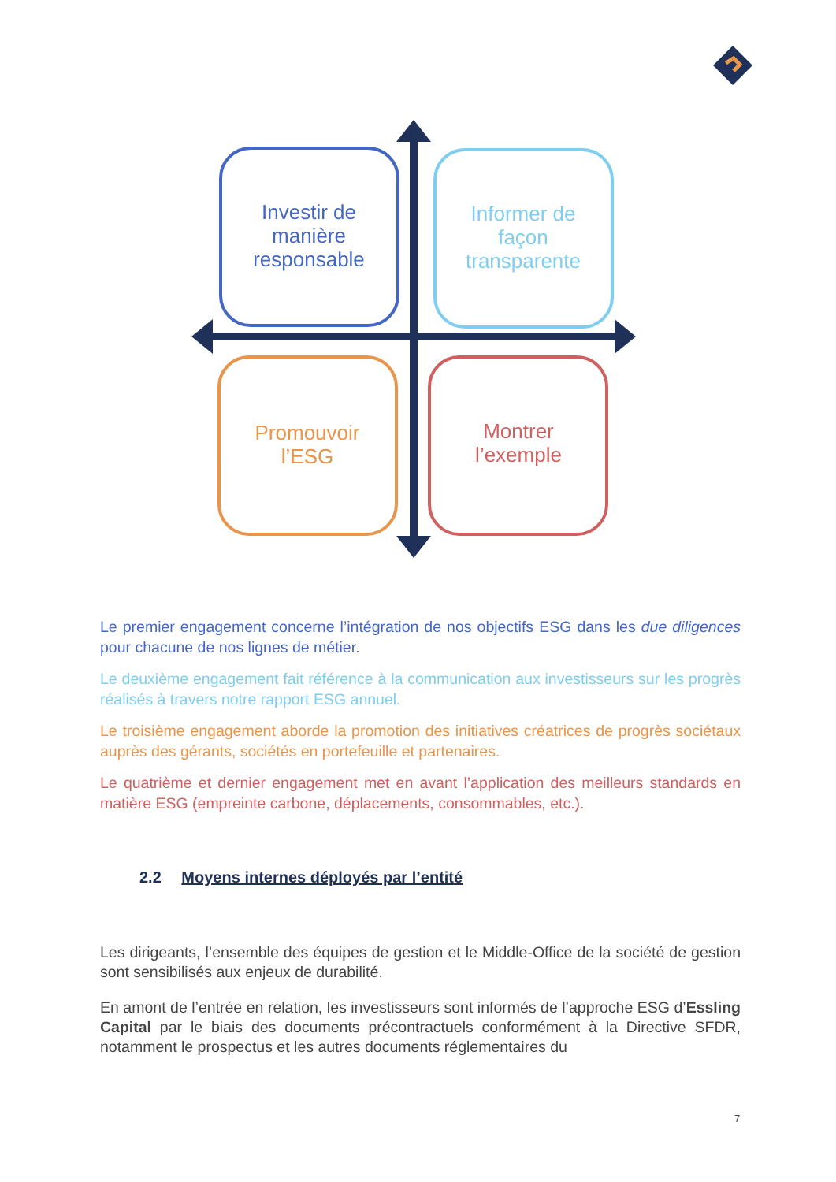Investir de manière responsable
Informer de façon transparente
Promouvoir l’ESG
Montrer l’exemple
Le premier engagement concerne l’intégration de nos objectifs ESG dans les due diligences pour chacune de nos lignes de métier.
Le deuxième engagement fait référence à la communication aux investisseurs sur les progrès réalisés à travers notre rapport ESG annuel.
Le troisième engagement aborde la promotion des initiatives créatrices de progrès sociétaux auprès des gérants, sociétés en portefeuille et partenaires.
Le quatrième et dernier engagement met en avant l’application des meilleurs standards en matière ESG (empreinte carbone, déplacements, consommables, etc.).
2.2 Moyens internes déployés par l’entité
Les dirigeants, l’ensemble des équipes de gestion et le Middle-Office de la société de gestion sont sensibilisés aux enjeux de durabilité.
En amont de l’entrée en relation, les investisseurs sont informés de l’approche ESG d’Essling Capital par le biais des documents précontractuels conformément à la Directive SFDR, notamment le prospectus et les autres documents réglementaires du
7